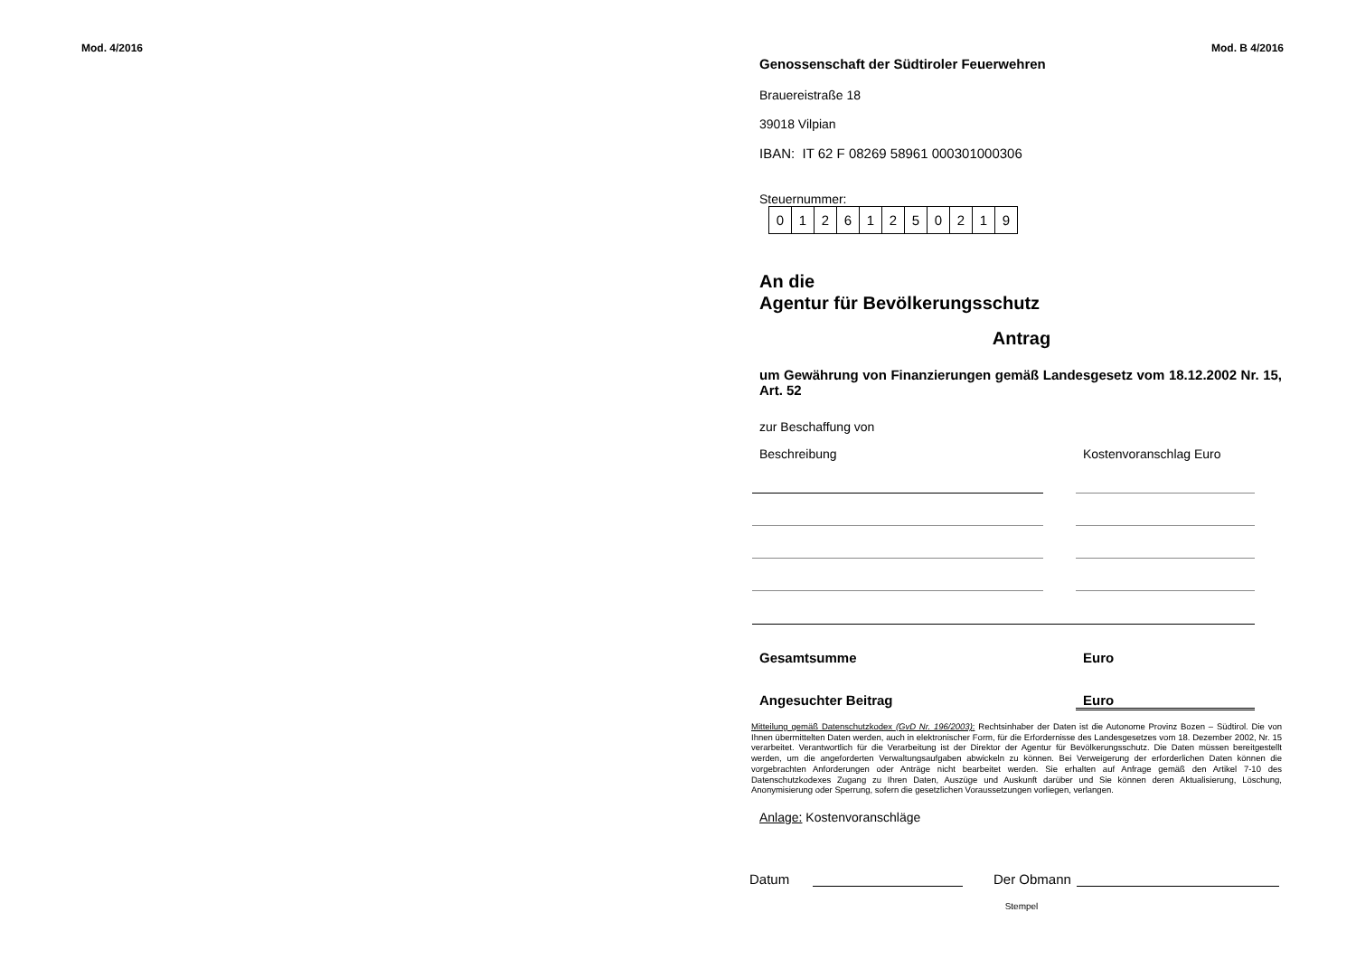Mod. 4/2016 Mod. B 4/2016
Genossenschaft der Südtiroler Feuerwehren
Brauereistraße 18
39018 Vilpian
IBAN: IT 62 F 08269 58961 000301000306
Steuernummer:
| 0 | 1 | 2 | 6 | 1 | 2 | 5 | 0 | 2 | 1 | 9 |
An die
Agentur für Bevölkerungsschutz
Antrag
um Gewährung von Finanzierungen gemäß Landesgesetz vom 18.12.2002 Nr. 15, Art. 52
zur Beschaffung von
Beschreibung Kostenvoranschlag Euro
Gesamtsumme Euro
Angesuchter Beitrag Euro
Mitteilung gemäß Datenschutzkodex (GvD Nr. 196/2003): Rechtsinhaber der Daten ist die Autonome Provinz Bozen – Südtirol. Die von Ihnen übermittelten Daten werden, auch in elektronischer Form, für die Erfordernisse des Landesgesetzes vom 18. Dezember 2002, Nr. 15 verarbeitet. Verantwortlich für die Verarbeitung ist der Direktor der Agentur für Bevölkerungsschutz. Die Daten müssen bereitgestellt werden, um die angeforderten Verwaltungsaufgaben abwickeln zu können. Bei Verweigerung der erforderlichen Daten können die vorgebrachten Anforderungen oder Anträge nicht bearbeitet werden. Sie erhalten auf Anfrage gemäß den Artikel 7-10 des Datenschutzkodexes Zugang zu Ihren Daten, Auszüge und Auskunft darüber und Sie können deren Aktualisierung, Löschung, Anonymisierung oder Sperrung, sofern die gesetzlichen Voraussetzungen vorliegen, verlangen.
Anlage: Kostenvoranschläge
Datum Der Obmann
Stempel